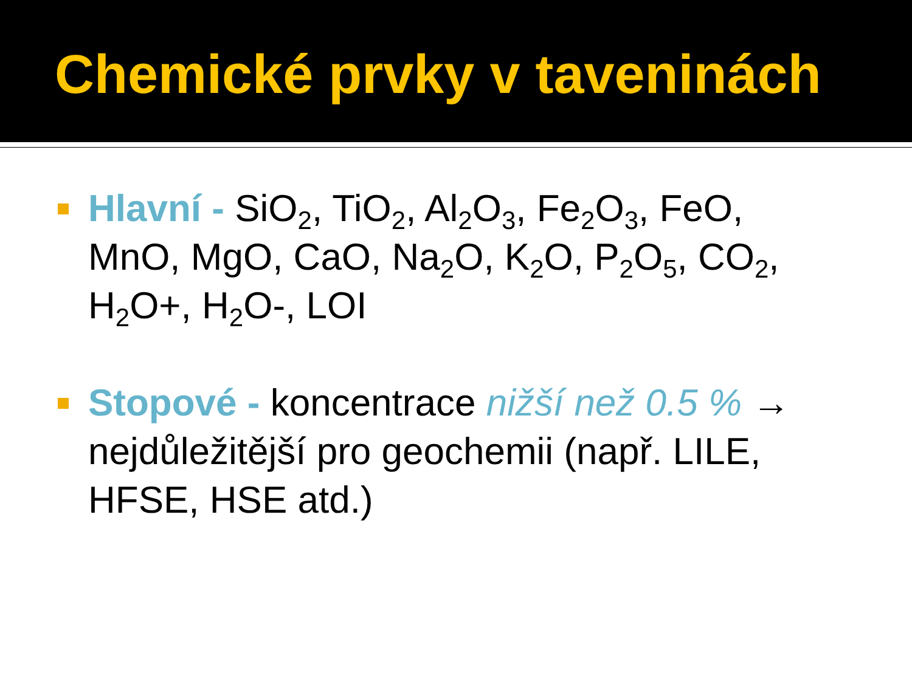Chemické prvky v taveninách
Hlavní - SiO<sub>2</sub>, TiO<sub>2</sub>, Al<sub>2</sub>O<sub>3</sub>, Fe<sub>2</sub>O<sub>3</sub>, FeO, MnO, MgO, CaO, Na<sub>2</sub>O, K<sub>2</sub>O, P<sub>2</sub>O<sub>5</sub>, CO<sub>2</sub>, H<sub>2</sub>O+, H<sub>2</sub>O-, LOI
Stopové - koncentrace nižší než 0.5 % → nejdůležitější pro geochemii (např. LILE, HFSE, HSE atd.)